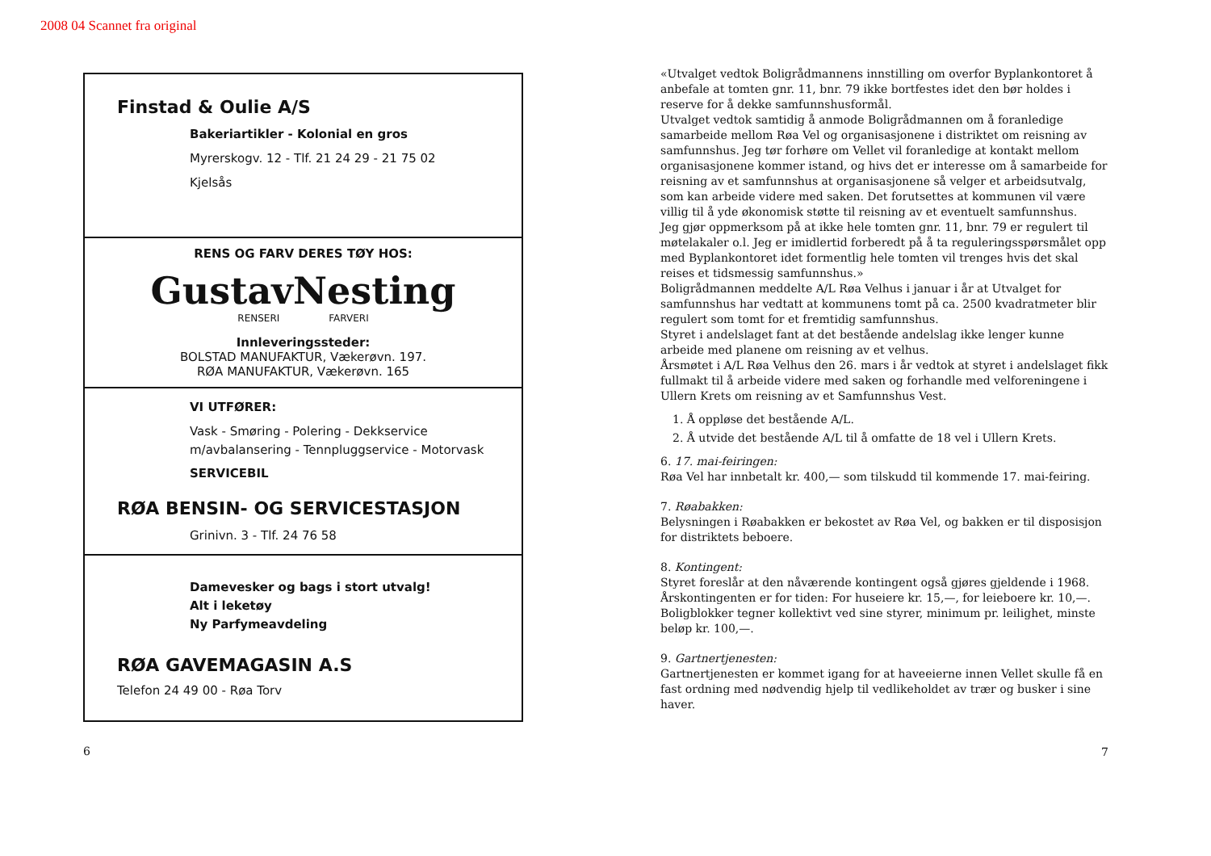2008 04 Scannet fra original
Finstad & Oulie A/S
Bakeriartikler - Kolonial en gros
Myrerskogv. 12 - Tlf. 21 24 29 - 21 75 02
Kjelsås
RENS OG FARV DERES TØY HOS:
GustavNesting
RENSERI FARVERI
Innleveringssteder:
BOLSTAD MANUFAKTUR, Vækerøvn. 197.
RØA MANUFAKTUR, Vækerøvn. 165
VI UTFØRER:
Vask - Smøring - Polering - Dekkservice
m/avbalansering - Tennpluggservice - Motorvask
SERVICEBIL
RØA BENSIN- OG SERVICESTASJON
Grinivn. 3 - Tlf. 24 76 58
Damevesker og bags i stort utvalg!
Alt i leketøy
Ny Parfymeavdeling
RØA GAVEMAGASIN A.S
Telefon 24 49 00 - Røa Torv
6
«Utvalget vedtok Boligrådmannens innstilling om overfor Byplankontoret å anbefale at tomten gnr. 11, bnr. 79 ikke bortfestes idet den bør holdes i reserve for å dekke samfunnshusformål.
Utvalget vedtok samtidig å anmode Boligrådmannen om å foranledige samarbeide mellom Røa Vel og organisasjonene i distriktet om reisning av samfunnshus. Jeg tør forhøre om Vellet vil foranledige at kontakt mellom organisasjonene kommer istand, og hivs det er interesse om å samarbeide for reisning av et samfunnshus at organisasjonene så velger et arbeidsutvalg, som kan arbeide videre med saken. Det forutsettes at kommunen vil være villig til å yde økonomisk støtte til reisning av et eventuelt samfunnshus.
Jeg gjør oppmerksom på at ikke hele tomten gnr. 11, bnr. 79 er regulert til møtelakaler o.l. Jeg er imidlertid forberedt på å ta reguleringsspørsmålet opp med Byplankontoret idet formentlig hele tomten vil trenges hvis det skal reises et tidsmessig samfunnshus.»
Boligrådmannen meddelte A/L Røa Velhus i januar i år at Utvalget for samfunnshus har vedtatt at kommunens tomt på ca. 2500 kvadratmeter blir regulert som tomt for et fremtidig samfunnshus.
Styret i andelslaget fant at det bestående andelslag ikke lenger kunne arbeide med planene om reisning av et velhus.
Årsmøtet i A/L Røa Velhus den 26. mars i år vedtok at styret i andelslaget fikk fullmakt til å arbeide videre med saken og forhandle med velforeningene i Ullern Krets om reisning av et Samfunnshus Vest.
1. Å oppløse det bestående A/L.
2. Å utvide det bestående A/L til å omfatte de 18 vel i Ullern Krets.
6. 17. mai-feiringen:
Røa Vel har innbetalt kr. 400,— som tilskudd til kommende 17. mai-feiring.
7. Røabakken:
Belysningen i Røabakken er bekostet av Røa Vel, og bakken er til disposisjon for distriktets beboere.
8. Kontingent:
Styret foreslår at den nåværende kontingent også gjøres gjeldende i 1968. Årskontingenten er for tiden: For huseiere kr. 15,—, for leieboere kr. 10,—. Boligblokker tegner kollektivt ved sine styrer, minimum pr. leilighet, minste beløp kr. 100,—.
9. Gartnertjenesten:
Gartnertjenesten er kommet igang for at haveeierne innen Vellet skulle få en fast ordning med nødvendig hjelp til vedlikeholdet av trær og busker i sine haver.
7